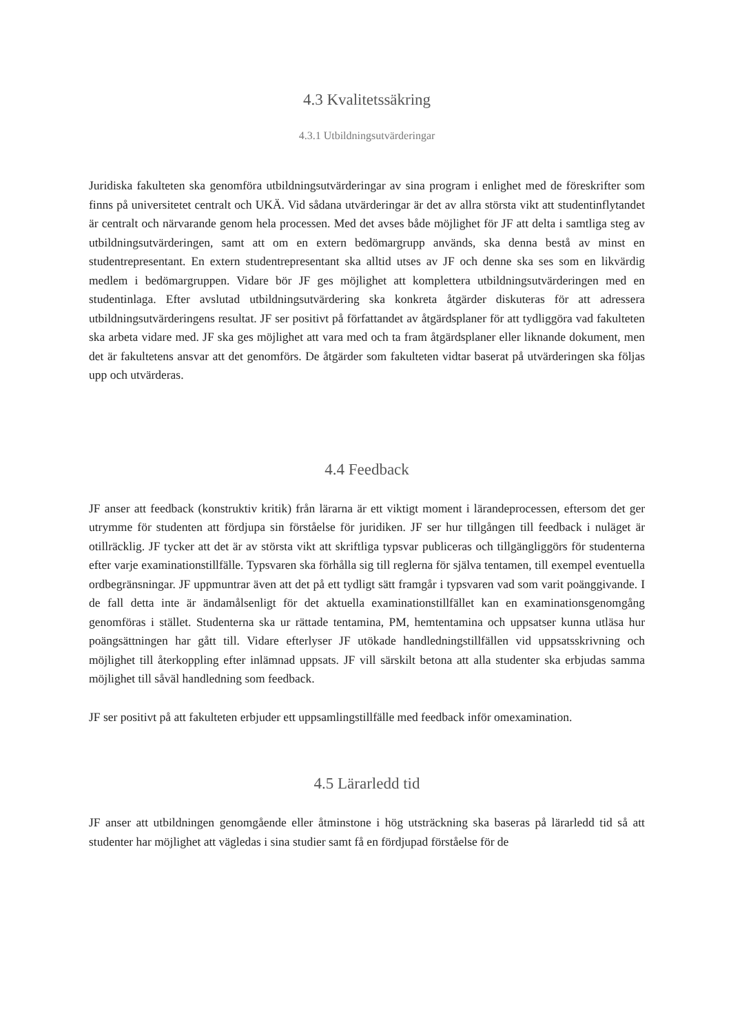4.3 Kvalitetssäkring
4.3.1 Utbildningsutvärderingar
Juridiska fakulteten ska genomföra utbildningsutvärderingar av sina program i enlighet med de föreskrifter som finns på universitetet centralt och UKÄ. Vid sådana utvärderingar är det av allra största vikt att studentinflytandet är centralt och närvarande genom hela processen. Med det avses både möjlighet för JF att delta i samtliga steg av utbildningsutvärderingen, samt att om en extern bedömargrupp används, ska denna bestå av minst en studentrepresentant. En extern studentrepresentant ska alltid utses av JF och denne ska ses som en likvärdig medlem i bedömargruppen. Vidare bör JF ges möjlighet att komplettera utbildningsutvärderingen med en studentinlaga. Efter avslutad utbildningsutvärdering ska konkreta åtgärder diskuteras för att adressera utbildningsutvärderingens resultat. JF ser positivt på författandet av åtgärdsplaner för att tydliggöra vad fakulteten ska arbeta vidare med. JF ska ges möjlighet att vara med och ta fram åtgärdsplaner eller liknande dokument, men det är fakultetens ansvar att det genomförs. De åtgärder som fakulteten vidtar baserat på utvärderingen ska följas upp och utvärderas.
4.4 Feedback
JF anser att feedback (konstruktiv kritik) från lärarna är ett viktigt moment i lärandeprocessen, eftersom det ger utrymme för studenten att fördjupa sin förståelse för juridiken. JF ser hur tillgången till feedback i nuläget är otillräcklig. JF tycker att det är av största vikt att skriftliga typsvar publiceras och tillgängliggörs för studenterna efter varje examinationstillfälle. Typsvaren ska förhålla sig till reglerna för själva tentamen, till exempel eventuella ordbegränsningar. JF uppmuntrar även att det på ett tydligt sätt framgår i typsvaren vad som varit poänggivande. I de fall detta inte är ändamålsenligt för det aktuella examinationstillfället kan en examinationsgenomgång genomföras i stället. Studenterna ska ur rättade tentamina, PM, hemtentamina och uppsatser kunna utläsa hur poängsättningen har gått till. Vidare efterlyser JF utökade handledningstillfällen vid uppsatsskrivning och möjlighet till återkoppling efter inlämnad uppsats. JF vill särskilt betona att alla studenter ska erbjudas samma möjlighet till såväl handledning som feedback.
JF ser positivt på att fakulteten erbjuder ett uppsamlingstillfälle med feedback inför omexamination.
4.5 Lärarledd tid
JF anser att utbildningen genomgående eller åtminstone i hög utsträckning ska baseras på lärarledd tid så att studenter har möjlighet att vägledas i sina studier samt få en fördjupad förståelse för de